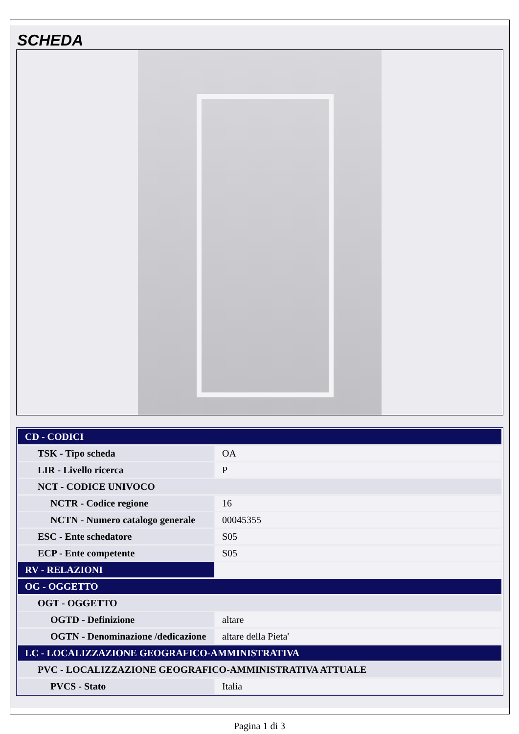SCHEDA
| CD - CODICI | |
| TSK - Tipo scheda | OA |
| LIR - Livello ricerca | P |
| NCT - CODICE UNIVOCO | |
| NCTR - Codice regione | 16 |
| NCTN - Numero catalogo generale | 00045355 |
| ESC - Ente schedatore | S05 |
| ECP - Ente competente | S05 |
| RV - RELAZIONI | |
| OG - OGGETTO | |
| OGT - OGGETTO | |
| OGTD - Definizione | altare |
| OGTN - Denominazione /dedicazione | altare della Pieta' |
| LC - LOCALIZZAZIONE GEOGRAFICO-AMMINISTRATIVA | |
| PVC - LOCALIZZAZIONE GEOGRAFICO-AMMINISTRATIVA ATTUALE | |
| PVCS - Stato | Italia |
Pagina 1 di 3